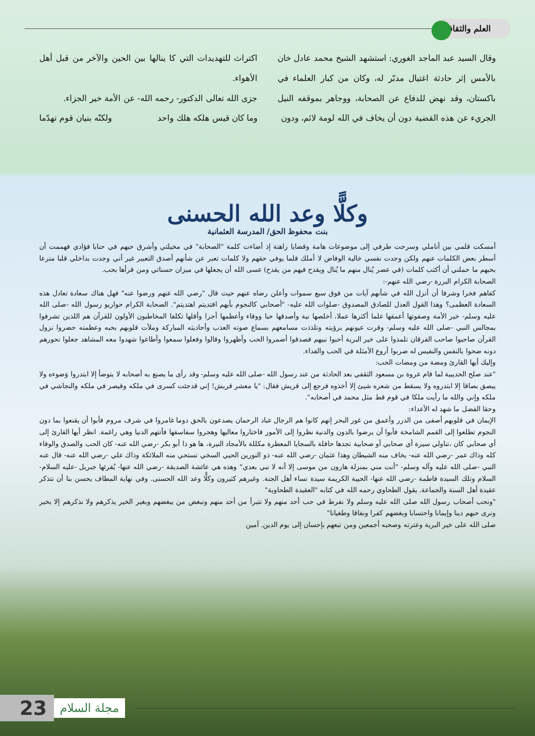العلم والثقافة
وقال السيد عبد الماجد الغوري: استشهد الشيخ محمد عادل خان بالأمس إثر حادثة اغتيال مدبّر له، وكان من كبار العلماء في باكستان، وقد نهض للدفاع عن الصحابة، ووجاهر بموقفه النيل الجريء عن هذه القضية دون أن يخاف في الله لومة لائم، ودون
اكتراث للتهديدات التي كا ينالها بين الحين والآخر من قبل أهل الأهواء.
جزى الله تعالى الدكتور- رحمه الله- عن الأمة خير الجزاء.
وما كان قيس هلكه هلك واحد ولكنّه بنيان قوم تهدّما
وكلًّا وعد الله الحسنى
بنت محفوظ الحق/ المدرسة العثمانية
أمسكت قلمي بين أناملي وسرحت طرفي إلى موضوعات هامة وقضايا راهنة إذ أضاءت كلمة "الصحابة" في مخيلتي وأشرق حبهم في حنايا فؤادي فهممت أن أسطر بعض الكلمات عنهم ولكن وجدت نفسي خالية الوفاض لا أملك قلما يوفي حقهم ولا كلمات تعبر عن شأنهم أصدق التعبير غير أني وجدت بداخلي قلبا مترعا بحبهم ما حملني أن أكتب كلمات (في عصر يُنال منهم ما يُنال ويقدح فيهم من يقدح) عسى الله أن يجعلها في ميزان حسناتي ومن قرأها بحب.
الصحابة الكرام البررة -رضي الله عنهم-:
كفاهم فخرا وشرفا أن أنزل الله في شأنهم آيات من فوق سبع سموات وأعلن رضاه عنهم حيث قال "رضي الله عنهم ورضوا عنه" فهل هناك سعادة تعادل هذه السعادة العظمى؟ وهذا القول العدل للصادق المصدوق -صلوات الله عليه- "أصحابي كالنجوم بأيهم اقتديتم اهتديتم". الصحابة الكرام حواريو رسول الله -صلى الله عليه وسلم- خير الأمة وصفوتها أعمقها علما أكثرها عملا، أخلصها نية وأصدقها حبا ووفاء وأعظمها أجرا وأقلها تكلفا المخاطبون الأولون للقرآن هم اللذين تشرفوا بمجالس النبي -صلى الله عليه وسلم- وقرت عيونهم برؤيته وتلذذت مسامعهم بسماع صوته العذب وأحاديثه المباركة وملأت قلوبهم بحبه وعظمته حضروا نزول القرآن صاحبوا صاحب الفرقان تلمذوا على خير البرية أحبوا نبيهم فصدقوا أضمروا الحب وأظهروا وقالوا وفعلوا سمعوا وأطاعوا شهدوا معه المشاهد جعلوا نحورهم دونه ضحوا بالنفس والنفيس له ضربوا أروع الأمثلة في الحب والفداء.
وإليك أيها القارئ ومضة من ومضات الحب:
"عند صلح الحديبية لما قام عروة بن مسعود الثقفي بعد الحادثة من عند رسول الله -صلى الله عليه وسلم- وقد رأى ما يصنع به أصحابه لا يتوضأ إلا ابتدروا وَضوءه ولا يبصق بصاقا إلا ابتدروه ولا يسقط من شعره شيئ إلا أخذوه فرجع إلى قريش فقال: "يا معشر قريش! إني قدجئت كسرى في ملكه وقيصر في ملكه والنجاشي في ملكه وإني والله ما رأيت ملكا في قوم قط مثل محمد في أصحابه".
وحقا الفضل ما شهد له الأعداء:
الإيمان في قلوبهم أصفى من الدرر وأعمق من غور البحر إنهم كانوا هم الرجال عباد الرحمان يصدعون بالحق دوما غامروا في شرف مروم فأبوا أن يقنعوا بما دون النجوم تطلعوا إلى القمم الشامخة فأبوا أن يرضوا بالدون والدنية نظروا إلى الأمور فاختاروا معاليها وهجروا سفاسفها فأتتهم الدنيا وهي راغمة. انظر أيها القارئ إلى أي صحابي كان ،تناولي سيرة أي صحابي أو صحابية تجدها حافلة بالسجايا المعطرة مكللة بالأمجاد النيرة، ها هو ذا أبو بكر -رضي الله عنه- كان الحب والصدق والوفاء كله وذاك عمر -رضي الله عنه- يخاف منه الشيطان وهذا عثمان -رضي الله عنه- ذو النورين الحيي السخي تستحي منه الملائكة وذاك علي -رضي الله عنه- قال عنه النبي -صلى الله عليه وآله وسلم- "أنت مني بمنزلة هارون من موسى إلا أنه لا نبي بعدي" وهذه هي عائشة الصديقة -رضي الله عنها- يُقرئها جبريل -عليه السلام- السلام وتلك السيدة فاطمة -رضي الله عنها- الحيية الكريمة سيدة نساء أهل الجنة. وغيرهم كثيرون وكلًّا وعد الله الحسنى. وفي نهاية المطاف يحسن بنا أن نتذكر عقيدة أهل السنة والجماعة. يقول الطحاوي رحمه الله في كتابه "العقيدة الطحاوية"
"ونحب أصحاب رسول الله صلى الله عليه وسلم ولا نفرط في حب أحد منهم ولا نتبرأ من أحد منهم ونبغض من يبغضهم وبغير الخير يذكرهم ولا نذكرهم إلا بخير ونرى حبهم دينا وإيمانا واحتسابا وبغضهم كفرا ونفاقا وطغيانا"
صلى الله على خير البرية وعترته وصحبه أجمعين ومن تبعهم بإحسان إلى يوم الدين. آمين
23 مجلة السلام